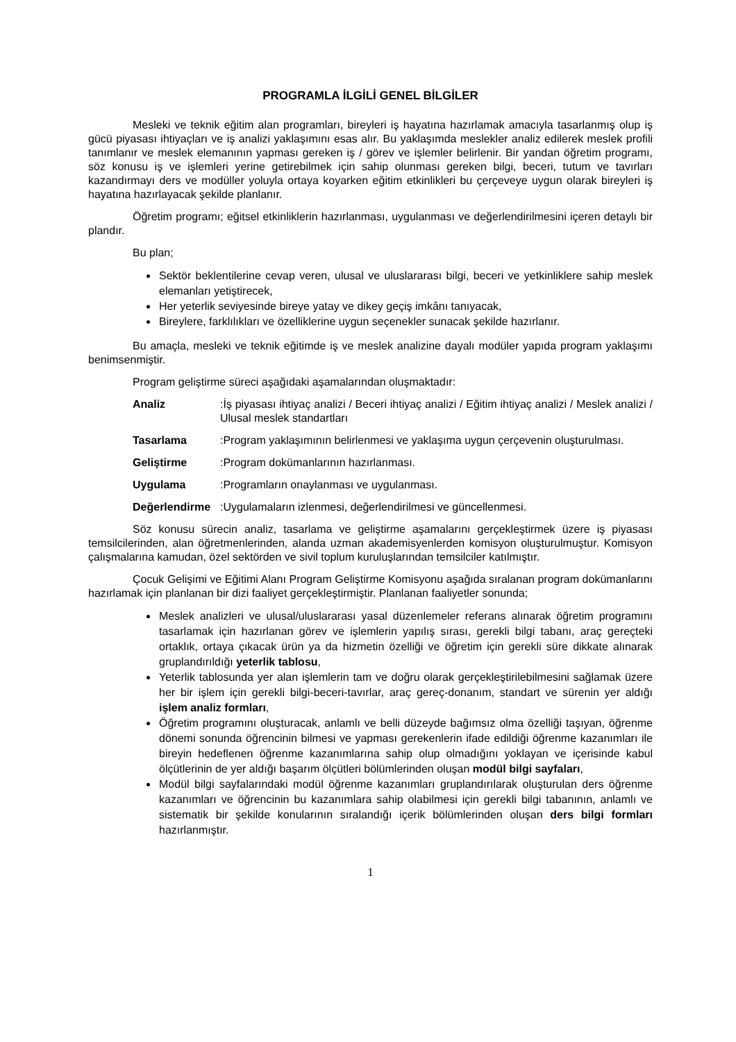PROGRAMLA İLGİLİ GENEL BİLGİLER
Mesleki ve teknik eğitim alan programları, bireyleri iş hayatına hazırlamak amacıyla tasarlanmış olup iş gücü piyasası ihtiyaçları ve iş analizi yaklaşımını esas alır. Bu yaklaşımda meslekler analiz edilerek meslek profili tanımlanır ve meslek elemanının yapması gereken iş / görev ve işlemler belirlenir. Bir yandan öğretim programı, söz konusu iş ve işlemleri yerine getirebilmek için sahip olunması gereken bilgi, beceri, tutum ve tavırları kazandırmayı ders ve modüller yoluyla ortaya koyarken eğitim etkinlikleri bu çerçeveye uygun olarak bireyleri iş hayatına hazırlayacak şekilde planlanır.
Öğretim programı; eğitsel etkinliklerin hazırlanması, uygulanması ve değerlendirilmesini içeren detaylı bir plandır.
Bu plan;
Sektör beklentilerine cevap veren, ulusal ve uluslararası bilgi, beceri ve yetkinliklere sahip meslek elemanları yetiştirecek,
Her yeterlik seviyesinde bireye yatay ve dikey geçiş imkânı tanıyacak,
Bireylere, farklılıkları ve özelliklerine uygun seçenekler sunacak şekilde hazırlanır.
Bu amaçla, mesleki ve teknik eğitimde iş ve meslek analizine dayalı modüler yapıda program yaklaşımı benimsenmiştir.
Program geliştirme süreci aşağıdaki aşamalarından oluşmaktadır:
Analiz:İş piyasası ihtiyaç analizi / Beceri ihtiyaç analizi / Eğitim ihtiyaç analizi / Meslek analizi / Ulusal meslek standartları
Tasarlama:Program yaklaşımının belirlenmesi ve yaklaşıma uygun çerçevenin oluşturulması.
Geliştirme:Program dokümanlarının hazırlanması.
Uygulama:Programların onaylanması ve uygulanması.
Değerlendirme:Uygulamaların izlenmesi, değerlendirilmesi ve güncellenmesi.
Söz konusu sürecin analiz, tasarlama ve geliştirme aşamalarını gerçekleştirmek üzere iş piyasası temsilcilerinden, alan öğretmenlerinden, alanda uzman akademisyenlerden komisyon oluşturulmuştur. Komisyon çalışmalarına kamudan, özel sektörden ve sivil toplum kuruluşlarından temsilciler katılmıştır.
Çocuk Gelişimi ve Eğitimi Alanı Program Geliştirme Komisyonu aşağıda sıralanan program dokümanlarını hazırlamak için planlanan bir dizi faaliyet gerçekleştirmiştir. Planlanan faaliyetler sonunda;
Meslek analizleri ve ulusal/uluslararası yasal düzenlemeler referans alınarak öğretim programını tasarlamak için hazırlanan görev ve işlemlerin yapılış sırası, gerekli bilgi tabanı, araç gereçteki ortaklık, ortaya çıkacak ürün ya da hizmetin özelliği ve öğretim için gerekli süre dikkate alınarak gruplandırıldığı yeterlik tablosu,
Yeterlik tablosunda yer alan işlemlerin tam ve doğru olarak gerçekleştirilebilmesini sağlamak üzere her bir işlem için gerekli bilgi-beceri-tavırlar, araç gereç-donanım, standart ve sürenin yer aldığı işlem analiz formları,
Öğretim programını oluşturacak, anlamlı ve belli düzeyde bağımsız olma özelliği taşıyan, öğrenme dönemi sonunda öğrencinin bilmesi ve yapması gerekenlerin ifade edildiği öğrenme kazanımları ile bireyin hedeflenen öğrenme kazanımlarına sahip olup olmadığını yoklayan ve içerisinde kabul ölçütlerinin de yer aldığı başarım ölçütleri bölümlerinden oluşan modül bilgi sayfaları,
Modül bilgi sayfalarındaki modül öğrenme kazanımları gruplandırılarak oluşturulan ders öğrenme kazanımları ve öğrencinin bu kazanımlara sahip olabilmesi için gerekli bilgi tabanının, anlamlı ve sistematik bir şekilde konularının sıralandığı içerik bölümlerinden oluşan ders bilgi formları hazırlanmıştır.
1